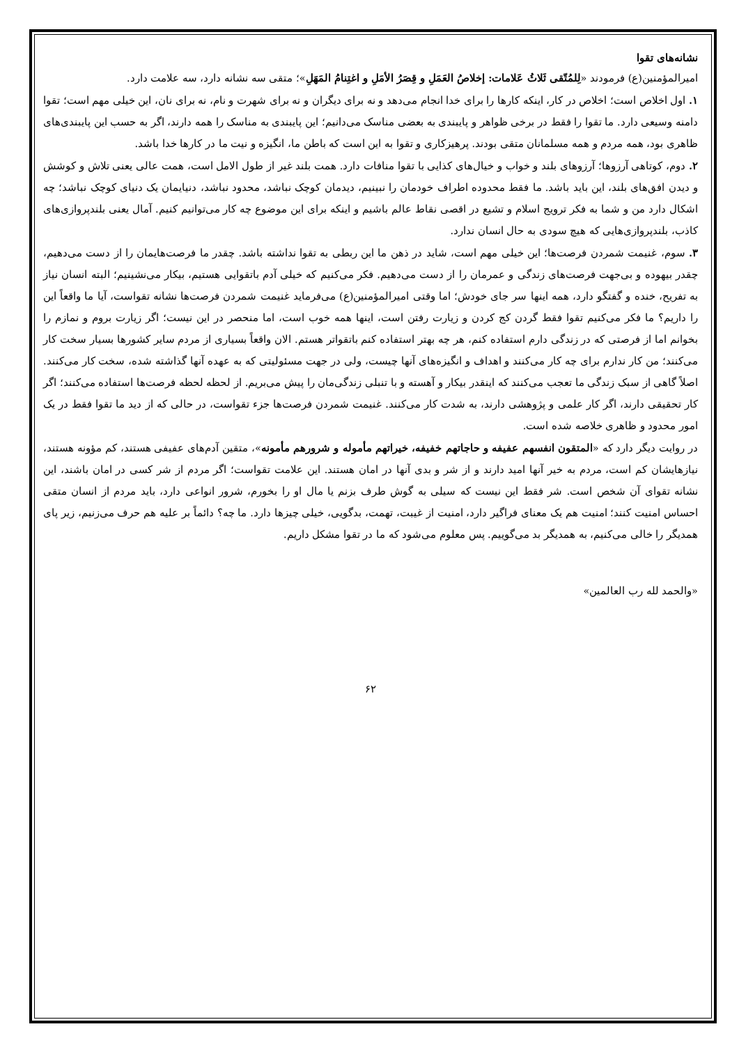نشانه‌های تقوا
امیرالمؤمنین(ع) فرمودند «لِلمُتّقی ثَلاثُ عَلامات: إخلاصُ العَمَلِ و قِصَرُ الأمَلِ و اغتِنامُ المَهَلِ»؛ متقی سه نشانه دارد، سه علامت دارد.
۱. اول اخلاص است؛ اخلاص در کار، اینکه کارها را برای خدا انجام می‌دهد و نه برای دیگران و نه برای شهرت و نام، نه برای نان، این خیلی مهم است؛ تقوا دامنه وسیعی دارد. ما تقوا را فقط در برخی ظواهر و پایبندی به بعضی مناسک می‌دانیم؛ این پایبندی به مناسک را همه دارند، اگر به حسب این پایبندی‌های ظاهری بود، همه مردم و همه مسلمانان متقی بودند. پرهیزکاری و تقوا به این است که باطن ما، انگیزه و نیت ما در کارها خدا باشد.
۲. دوم، کوتاهی آرزوها؛ آرزوهای بلند و خواب و خیال‌های کذایی با تقوا منافات دارد. همت بلند غیر از طول الامل است، همت عالی یعنی تلاش و کوشش و دیدن افق‌های بلند، این باید باشد. ما فقط محدوده اطراف خودمان را نبینیم، دیدمان کوچک نباشد، محدود نباشد، دنیایمان یک دنیای کوچک نباشد؛ چه اشکال دارد من و شما به فکر ترویج اسلام و تشیع در اقصی نقاط عالم باشیم و اینکه برای این موضوع چه کار می‌توانیم کنیم. آمال یعنی بلندپروازی‌های کاذب، بلندپروازی‌هایی که هیچ سودی به حال انسان ندارد.
۳. سوم، غنیمت شمردن فرصت‌ها؛ این خیلی مهم است، شاید در ذهن ما این ربطی به تقوا نداشته باشد. چقدر ما فرصت‌هایمان را از دست می‌دهیم، چقدر بیهوده و بی‌جهت فرصت‌های زندگی و عمرمان را از دست می‌دهیم. فکر می‌کنیم که خیلی آدم باتقوایی هستیم، بیکار می‌نشینیم؛ البته انسان نیاز به تفریح، خنده و گفتگو دارد، همه اینها سر جای خودش؛ اما وقتی امیرالمؤمنین(ع) می‌فرماید غنیمت شمردن فرصت‌ها نشانه تقواست، آیا ما واقعاً این را داریم؟ ما فکر می‌کنیم تقوا فقط گردن کج کردن و زیارت رفتن است، اینها همه خوب است، اما منحصر در این نیست؛ اگر زیارت بروم و نمازم را بخوانم اما از فرصتی که در زندگی دارم استفاده کنم، هر چه بهتر استفاده کنم باتقواتر هستم. الان واقعاً بسیاری از مردم سایر کشورها بسیار سخت کار می‌کنند؛ من کار ندارم برای چه کار می‌کنند و اهداف و انگیزه‌های آنها چیست، ولی در جهت مسئولیتی که به عهده آنها گذاشته شده، سخت کار می‌کنند. اصلاً گاهی از سبک زندگی ما تعجب می‌کنند که اینقدر بیکار و آهسته و با تنبلی زندگی‌مان را پیش می‌بریم. از لحظه لحظه فرصت‌ها استفاده می‌کنند؛ اگر کار تحقیقی دارند، اگر کار علمی و پژوهشی دارند، به شدت کار می‌کنند. غنیمت شمردن فرصت‌ها جزء تقواست، در حالی که از دید ما تقوا فقط در یک امور محدود و ظاهری خلاصه شده است.
در روایت دیگر دارد که «المتقون انفسهم عفیفه و حاجاتهم خفیفه، خیراتهم مأموله و شرورهم مأمونه»، متقین آدم‌های عفیفی هستند، کم مؤونه هستند، نیازهایشان کم است، مردم به خیر آنها امید دارند و از شر و بدی آنها در امان هستند. این علامت تقواست؛ اگر مردم از شر کسی در امان باشند، این نشانه تقوای آن شخص است. شر فقط این نیست که سیلی به گوش طرف بزنم یا مال او را بخورم، شرور انواعی دارد، باید مردم از انسان متقی احساس امنیت کنند؛ امنیت هم یک معنای فراگیر دارد، امنیت از غیبت، تهمت، بدگویی، خیلی چیزها دارد. ما چه؟ دائماً بر علیه هم حرف می‌زنیم، زیر پای همدیگر را خالی می‌کنیم، به همدیگر بد می‌گوییم. پس معلوم می‌شود که ما در تقوا مشکل داریم.
«والحمد لله رب العالمین»
۶۲